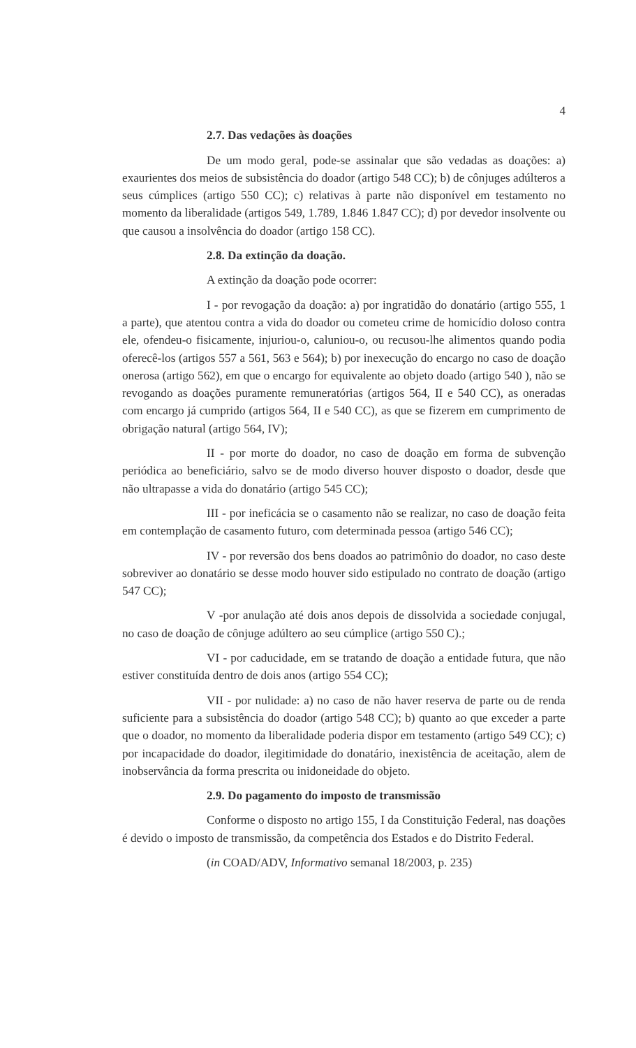4
2.7. Das vedações às doações
De um modo geral, pode-se assinalar que são vedadas as doações: a) exaurientes dos meios de subsistência do doador (artigo 548 CC); b) de cônjuges adúlteros a seus cúmplices (artigo 550 CC); c) relativas à parte não disponível em testamento no momento da liberalidade (artigos 549, 1.789, 1.846 1.847 CC); d) por devedor insolvente ou que causou a insolvência do doador (artigo 158 CC).
2.8. Da extinção da doação.
A extinção da doação pode ocorrer:
I - por revogação da doação: a) por ingratidão do donatário (artigo 555, 1 a parte), que atentou contra a vida do doador ou cometeu crime de homicídio doloso contra ele, ofendeu-o fisicamente, injuriou-o, caluniou-o, ou recusou-lhe alimentos quando podia oferecê-los (artigos 557 a 561, 563 e 564); b) por inexecução do encargo no caso de doação onerosa (artigo 562), em que o encargo for equivalente ao objeto doado (artigo 540 ), não se revogando as doações puramente remuneratórias (artigos 564, II e 540 CC), as oneradas com encargo já cumprido (artigos 564, II e 540 CC), as que se fizerem em cumprimento de obrigação natural (artigo 564, IV);
II - por morte do doador, no caso de doação em forma de subvenção periódica ao beneficiário, salvo se de modo diverso houver disposto o doador, desde que não ultrapasse a vida do donatário (artigo 545 CC);
III - por ineficácia se o casamento não se realizar, no caso de doação feita em contemplação de casamento futuro, com determinada pessoa (artigo 546 CC);
IV - por reversão dos bens doados ao patrimônio do doador, no caso deste sobreviver ao donatário se desse modo houver sido estipulado no contrato de doação (artigo 547 CC);
V -por anulação até dois anos depois de dissolvida a sociedade conjugal, no caso de doação de cônjuge adúltero ao seu cúmplice (artigo 550 C).;
VI - por caducidade, em se tratando de doação a entidade futura, que não estiver constituída dentro de dois anos (artigo 554 CC);
VII - por nulidade: a) no caso de não haver reserva de parte ou de renda suficiente para a subsistência do doador (artigo 548 CC); b) quanto ao que exceder a parte que o doador, no momento da liberalidade poderia dispor em testamento (artigo 549 CC); c) por incapacidade do doador, ilegitimidade do donatário, inexistência de aceitação, alem de inobservância da forma prescrita ou inidoneidade do objeto.
2.9. Do pagamento do imposto de transmissão
Conforme o disposto no artigo 155, I da Constituição Federal, nas doações é devido o imposto de transmissão, da competência dos Estados e do Distrito Federal.
(in COAD/ADV, Informativo semanal 18/2003, p. 235)